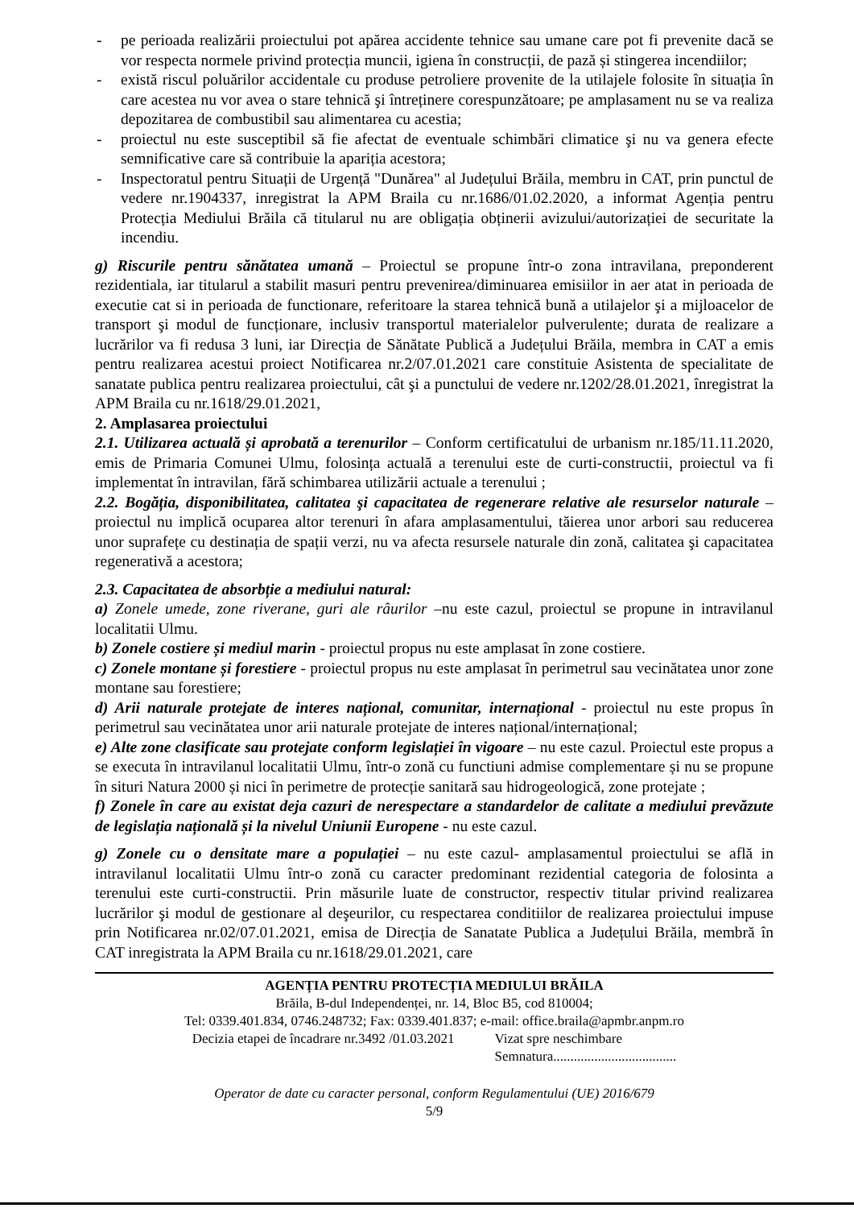- pe perioada realizării proiectului pot apărea accidente tehnice sau umane care pot fi prevenite dacă se vor respecta normele privind protecția muncii, igiena în construcții, de pază și stingerea incendiilor;
- există riscul poluărilor accidentale cu produse petroliere provenite de la utilajele folosite în situația în care acestea nu vor avea o stare tehnică şi întreținere corespunzătoare; pe amplasament nu se va realiza depozitarea de combustibil sau alimentarea cu acestia;
- proiectul nu este susceptibil să fie afectat de eventuale schimbări climatice şi nu va genera efecte semnificative care să contribuie la apariția acestora;
- Inspectoratul pentru Situații de Urgență "Dunărea" al Județului Brăila, membru in CAT, prin punctul de vedere nr.1904337, inregistrat la APM Braila cu nr.1686/01.02.2020, a informat Agenția pentru Protecția Mediului Brăila că titularul nu are obligația obținerii avizului/autorizației de securitate la incendiu.
g) Riscurile pentru sănătatea umană – Proiectul se propune într-o zona intravilana, preponderent rezidentiala, iar titularul a stabilit masuri pentru prevenirea/diminuarea emisiilor in aer atat in perioada de executie cat si in perioada de functionare, referitoare la starea tehnică bună a utilajelor şi a mijloacelor de transport şi modul de funcționare, inclusiv transportul materialelor pulverulente; durata de realizare a lucrărilor va fi redusa 3 luni, iar Direcția de Sănătate Publică a Județului Brăila, membra in CAT a emis pentru realizarea acestui proiect Notificarea nr.2/07.01.2021 care constituie Asistenta de specialitate de sanatate publica pentru realizarea proiectului, cât şi a punctului de vedere nr.1202/28.01.2021, înregistrat la APM Braila cu nr.1618/29.01.2021,
2. Amplasarea proiectului
2.1. Utilizarea actuală și aprobată a terenurilor – Conform certificatului de urbanism nr.185/11.11.2020, emis de Primaria Comunei Ulmu, folosința actuală a terenului este de curti-constructii, proiectul va fi implementat în intravilan, fără schimbarea utilizării actuale a terenului ;
2.2. Bogăția, disponibilitatea, calitatea şi capacitatea de regenerare relative ale resurselor naturale – proiectul nu implică ocuparea altor terenuri în afara amplasamentului, tăierea unor arbori sau reducerea unor suprafețe cu destinația de spații verzi, nu va afecta resursele naturale din zonă, calitatea şi capacitatea regenerativă a acestora;
2.3. Capacitatea de absorbție a mediului natural:
a) Zonele umede, zone riverane, guri ale râurilor –nu este cazul, proiectul se propune in intravilanul localitatii Ulmu.
b) Zonele costiere și mediul marin - proiectul propus nu este amplasat în zone costiere.
c) Zonele montane și forestiere - proiectul propus nu este amplasat în perimetrul sau vecinătatea unor zone montane sau forestiere;
d) Arii naturale protejate de interes național, comunitar, internațional - proiectul nu este propus în perimetrul sau vecinătatea unor arii naturale protejate de interes național/internațional;
e) Alte zone clasificate sau protejate conform legislației în vigoare – nu este cazul. Proiectul este propus a se executa în intravilanul localitatii Ulmu, într-o zonă cu functiuni admise complementare și nu se propune în situri Natura 2000 și nici în perimetre de protecție sanitară sau hidrogeologică, zone protejate ;
f) Zonele în care au existat deja cazuri de nerespectare a standardelor de calitate a mediului prevăzute de legislația națională și la nivelul Uniunii Europene - nu este cazul.
g) Zonele cu o densitate mare a populației – nu este cazul- amplasamentul proiectului se află in intravilanul localitatii Ulmu într-o zonă cu caracter predominant rezidential categoria de folosinta a terenului este curti-constructii. Prin măsurile luate de constructor, respectiv titular privind realizarea lucrărilor şi modul de gestionare al deşeurilor, cu respectarea conditiilor de realizarea proiectului impuse prin Notificarea nr.02/07.01.2021, emisa de Direcția de Sanatate Publica a Județului Brăila, membră în CAT inregistrata la APM Braila cu nr.1618/29.01.2021, care
AGENȚIA PENTRU PROTECȚIA MEDIULUI BRĂILA
Brăila, B-dul Independenței, nr. 14, Bloc B5, cod 810004;
Tel: 0339.401.834, 0746.248732; Fax: 0339.401.837; e-mail: office.braila@apmbr.anpm.ro
Decizia etapei de încadrare nr.3492 /01.03.2021
Vizat spre neschimbare
Semnatura....................................
Operator de date cu caracter personal, conform Regulamentului (UE) 2016/679
5/9